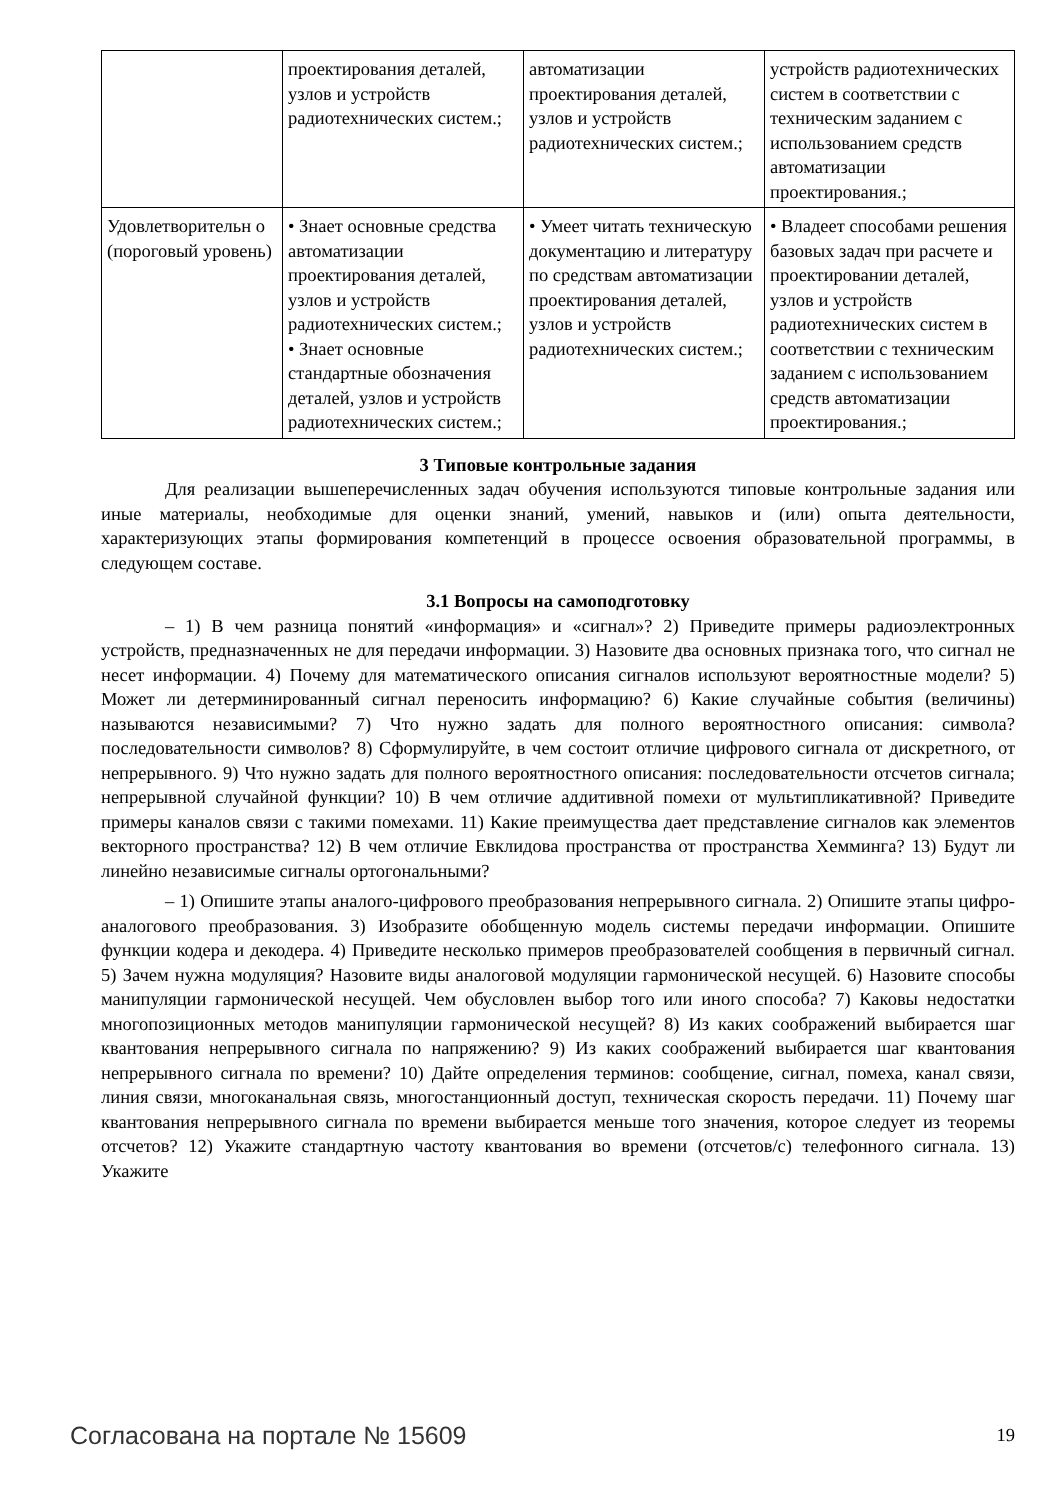| | проектирования деталей, узлов и устройств радиотехнических систем.; | автоматизации проектирования деталей, узлов и устройств радиотехнических систем.; | устройств радиотехнических систем в соответствии с техническим заданием с использованием средств автоматизации проектирования.; |
| Удовлетворительн о (пороговый уровень) | • Знает основные средства автоматизации проектирования деталей, узлов и устройств радиотехнических систем.; • Знает основные стандартные обозначения деталей, узлов и устройств радиотехнических систем.; | • Умеет читать техническую документацию и литературу по средствам автоматизации проектирования деталей, узлов и устройств радиотехнических систем.; | • Владеет способами решения базовых задач при расчете и проектировании деталей, узлов и устройств радиотехнических систем в соответствии с техническим заданием с использованием средств автоматизации проектирования.; |
3 Типовые контрольные задания
Для реализации вышеперечисленных задач обучения используются типовые контрольные задания или иные материалы, необходимые для оценки знаний, умений, навыков и (или) опыта деятельности, характеризующих этапы формирования компетенций в процессе освоения образовательной программы, в следующем составе.
3.1 Вопросы на самоподготовку
– 1) В чем разница понятий «информация» и «сигнал»? 2) Приведите примеры радиоэлектронных устройств, предназначенных не для передачи информации. 3) Назовите два основных признака того, что сигнал не несет информации. 4) Почему для математического описания сигналов используют вероятностные модели? 5) Может ли детерминированный сигнал переносить информацию? 6) Какие случайные события (величины) называются независимыми? 7) Что нужно задать для полного вероятностного описания: символа? последовательности символов? 8) Сформулируйте, в чем состоит отличие цифрового сигнала от дискретного, от непрерывного. 9) Что нужно задать для полного вероятностного описания: последовательности отсчетов сигнала; непрерывной случайной функции? 10) В чем отличие аддитивной помехи от мультипликативной? Приведите примеры каналов связи с такими помехами. 11) Какие преимущества дает представление сигналов как элементов векторного пространства? 12) В чем отличие Евклидова пространства от пространства Хемминга? 13) Будут ли линейно независимые сигналы ортогональными?
– 1) Опишите этапы аналого-цифрового преобразования непрерывного сигнала. 2) Опишите этапы цифро-аналогового преобразования. 3) Изобразите обобщенную модель системы передачи информации. Опишите функции кодера и декодера. 4) Приведите несколько примеров преобразователей сообщения в первичный сигнал. 5) Зачем нужна модуляция? Назовите виды аналоговой модуляции гармонической несущей. 6) Назовите способы манипуляции гармонической несущей. Чем обусловлен выбор того или иного способа? 7) Каковы недостатки многопозиционных методов манипуляции гармонической несущей? 8) Из каких соображений выбирается шаг квантования непрерывного сигнала по напряжению? 9) Из каких соображений выбирается шаг квантования непрерывного сигнала по времени? 10) Дайте определения терминов: сообщение, сигнал, помеха, канал связи, линия связи, многоканальная связь, многостанционный доступ, техническая скорость передачи. 11) Почему шаг квантования непрерывного сигнала по времени выбирается меньше того значения, которое следует из теоремы отсчетов? 12) Укажите стандартную частоту квантования во времени (отсчетов/с) телефонного сигнала. 13) Укажите
Согласована на портале № 15609 19